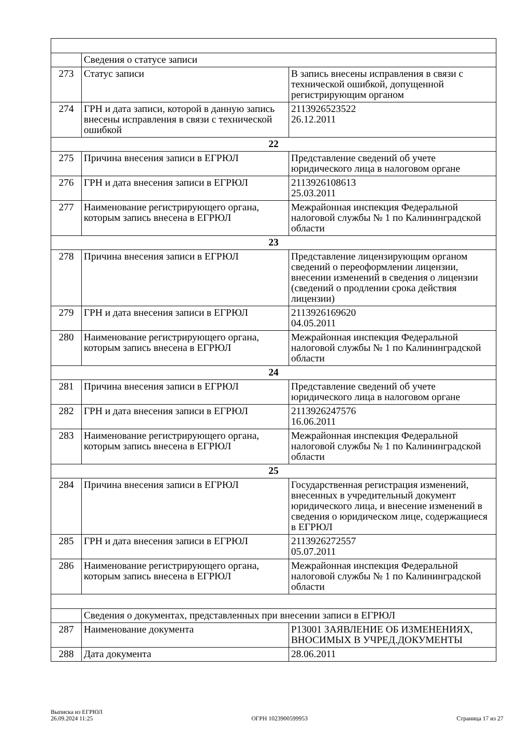| | Сведения о статусе записи | |
| 273 | Статус записи | В запись внесены исправления в связи с технической ошибкой, допущенной регистрирующим органом |
| 274 | ГРН и дата записи, которой в данную запись внесены исправления в связи с технической ошибкой | 2113926523522 26.12.2011 |
| 22 | | |
| 275 | Причина внесения записи в ЕГРЮЛ | Представление сведений об учете юридического лица в налоговом органе |
| 276 | ГРН и дата внесения записи в ЕГРЮЛ | 2113926108613 25.03.2011 |
| 277 | Наименование регистрирующего органа, которым запись внесена в ЕГРЮЛ | Межрайонная инспекция Федеральной налоговой службы № 1 по Калининградской области |
| 23 | | |
| 278 | Причина внесения записи в ЕГРЮЛ | Представление лицензирующим органом сведений о переоформлении лицензии, внесении изменений в сведения о лицензии (сведений о продлении срока действия лицензии) |
| 279 | ГРН и дата внесения записи в ЕГРЮЛ | 2113926169620 04.05.2011 |
| 280 | Наименование регистрирующего органа, которым запись внесена в ЕГРЮЛ | Межрайонная инспекция Федеральной налоговой службы № 1 по Калининградской области |
| 24 | | |
| 281 | Причина внесения записи в ЕГРЮЛ | Представление сведений об учете юридического лица в налоговом органе |
| 282 | ГРН и дата внесения записи в ЕГРЮЛ | 2113926247576 16.06.2011 |
| 283 | Наименование регистрирующего органа, которым запись внесена в ЕГРЮЛ | Межрайонная инспекция Федеральной налоговой службы № 1 по Калининградской области |
| 25 | | |
| 284 | Причина внесения записи в ЕГРЮЛ | Государственная регистрация изменений, внесенных в учредительный документ юридического лица, и внесение изменений в сведения о юридическом лице, содержащиеся в ЕГРЮЛ |
| 285 | ГРН и дата внесения записи в ЕГРЮЛ | 2113926272557 05.07.2011 |
| 286 | Наименование регистрирующего органа, которым запись внесена в ЕГРЮЛ | Межрайонная инспекция Федеральной налоговой службы № 1 по Калининградской области |
| | Сведения о документах, представленных при внесении записи в ЕГРЮЛ | |
| 287 | Наименование документа | Р13001 ЗАЯВЛЕНИЕ ОБ ИЗМЕНЕНИЯХ, ВНОСИМЫХ В УЧРЕД.ДОКУМЕНТЫ |
| 288 | Дата документа | 28.06.2011 |
Выписка из ЕГРЮЛ
26.09.2024 11:25
ОГРН 1023900599953
Страница 17 из 27